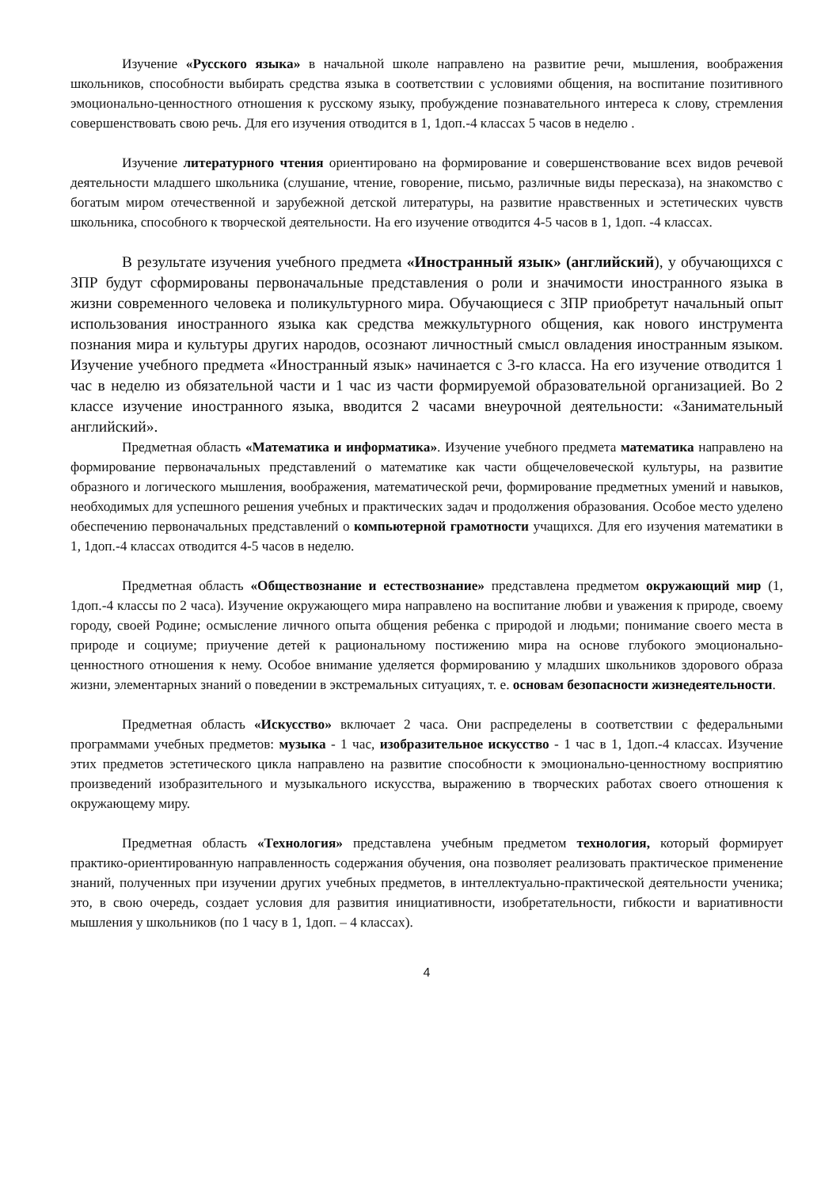Изучение «Русского языка» в начальной школе направлено на развитие речи, мышления, воображения школьников, способности выбирать средства языка в соответствии с условиями общения, на воспитание позитивного эмоционально-ценностного отношения к русскому языку, пробуждение познавательного интереса к слову, стремления совершенствовать свою речь. Для его изучения отводится в 1, 1доп.-4 классах 5 часов в неделю .
Изучение литературного чтения ориентировано на формирование и совершенствование всех видов речевой деятельности младшего школьника (слушание, чтение, говорение, письмо, различные виды пересказа), на знакомство с богатым миром отечественной и зарубежной детской литературы, на развитие нравственных и эстетических чувств школьника, способного к творческой деятельности. На его изучение отводится 4-5 часов в 1, 1доп. -4 классах.
В результате изучения учебного предмета «Иностранный язык» (английский), у обучающихся с ЗПР будут сформированы первоначальные представления о роли и значимости иностранного языка в жизни современного человека и поликультурного мира. Обучающиеся с ЗПР приобретут начальный опыт использования иностранного языка как средства межкультурного общения, как нового инструмента познания мира и культуры других народов, осознают личностный смысл овладения иностранным языком. Изучение учебного предмета «Иностранный язык» начинается с 3-го класса. На его изучение отводится 1 час в неделю из обязательной части и 1 час из части формируемой образовательной организацией. Во 2 классе изучение иностранного языка, вводится 2 часами внеурочной деятельности: «Занимательный английский».
Предметная область «Математика и информатика». Изучение учебного предмета математика направлено на формирование первоначальных представлений о математике как части общечеловеческой культуры, на развитие образного и логического мышления, воображения, математической речи, формирование предметных умений и навыков, необходимых для успешного решения учебных и практических задач и продолжения образования. Особое место уделено обеспечению первоначальных представлений о компьютерной грамотности учащихся. Для его изучения математики в 1, 1доп.-4 классах отводится 4-5 часов в неделю.
Предметная область «Обществознание и естествознание» представлена предметом окружающий мир (1, 1доп.-4 классы по 2 часа). Изучение окружающего мира направлено на воспитание любви и уважения к природе, своему городу, своей Родине; осмысление личного опыта общения ребенка с природой и людьми; понимание своего места в природе и социуме; приучение детей к рациональному постижению мира на основе глубокого эмоционально-ценностного отношения к нему. Особое внимание уделяется формированию у младших школьников здорового образа жизни, элементарных знаний о поведении в экстремальных ситуациях, т. е. основам безопасности жизнедеятельности.
Предметная область «Искусство» включает 2 часа. Они распределены в соответствии с федеральными программами учебных предметов: музыка - 1 час, изобразительное искусство - 1 час в 1, 1доп.-4 классах. Изучение этих предметов эстетического цикла направлено на развитие способности к эмоционально-ценностному восприятию произведений изобразительного и музыкального искусства, выражению в творческих работах своего отношения к окружающему миру.
Предметная область «Технология» представлена учебным предметом технология, который формирует практико-ориентированную направленность содержания обучения, она позволяет реализовать практическое применение знаний, полученных при изучении других учебных предметов, в интеллектуально-практической деятельности ученика; это, в свою очередь, создает условия для развития инициативности, изобретательности, гибкости и вариативности мышления у школьников (по 1 часу в 1, 1доп. – 4 классах).
4